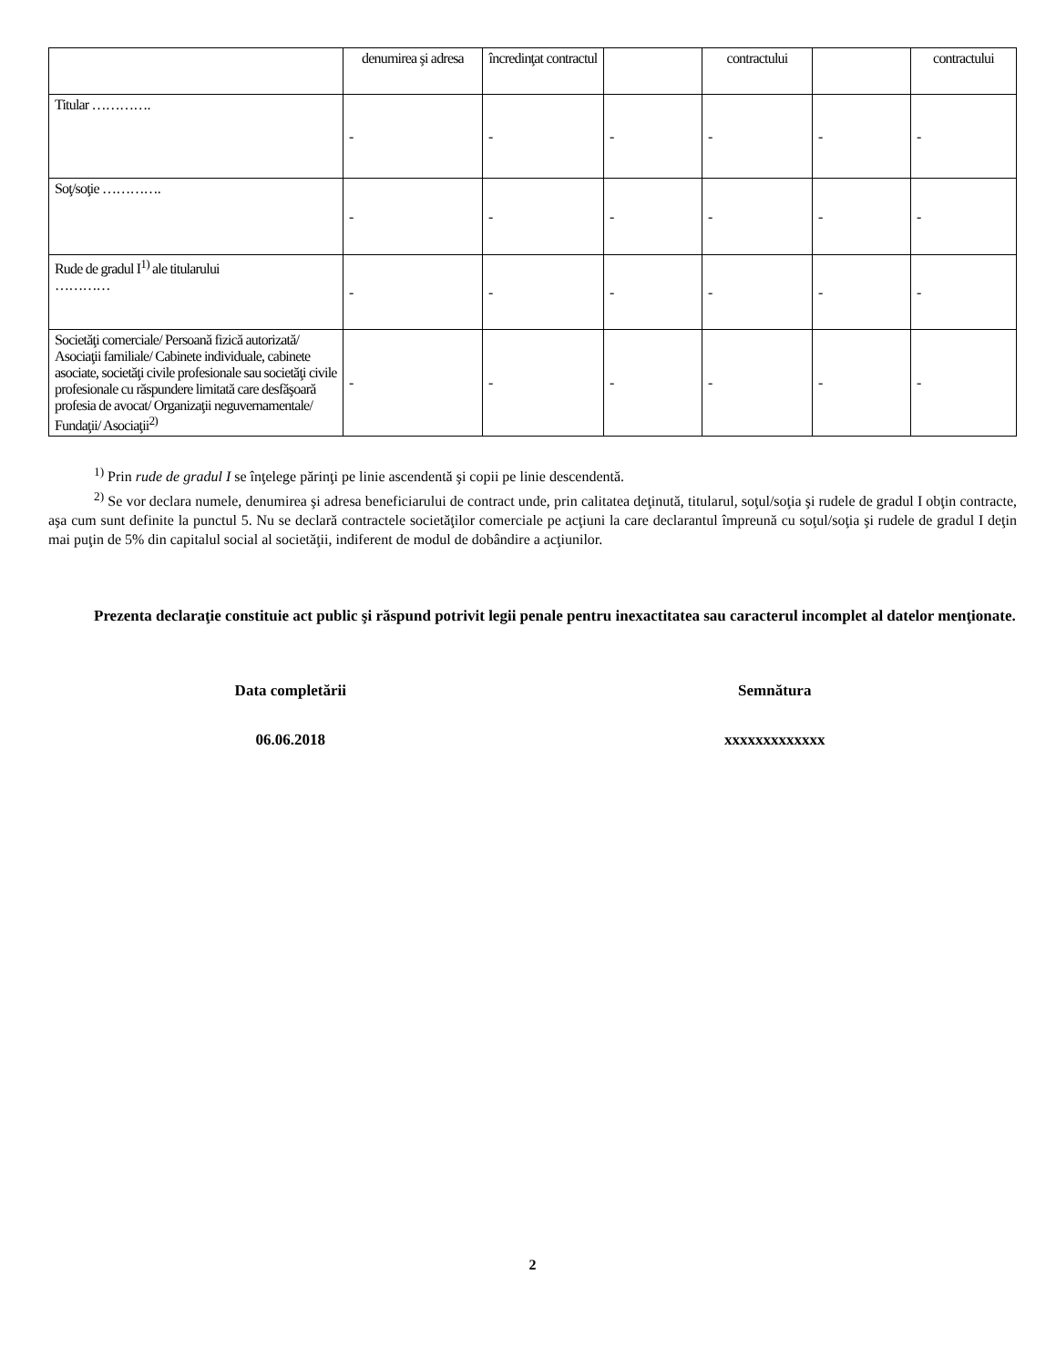| | denumirea şi adresa | încredinţat contractul | | contractului | | contractului |
| Titular …………. | - | - | - | - | - | - |
| Soţ/soţie …………. | - | - | - | - | - | - |
| Rude de gradul I<sup>1)</sup> ale titularului ………… | - | - | - | - | - | - |
| Societăţi comerciale/ Persoană fizică autorizată/ Asociaţii familiale/ Cabinete individuale, cabinete asociate, societăţi civile profesionale sau societăţi civile profesionale cu răspundere limitată care desfăşoară profesia de avocat/ Organizaţii neguvernamentale/ Fundaţii/ Asociaţii<sup>2)</sup> | - | - | - | - | - | - |
<sup>1)</sup> Prin rude de gradul I se înţelege părinţi pe linie ascendentă şi copii pe linie descendentă.
<sup>2)</sup> Se vor declara numele, denumirea şi adresa beneficiarului de contract unde, prin calitatea deţinută, titularul, soţul/soţia şi rudele de gradul I obţin contracte, aşa cum sunt definite la punctul 5. Nu se declară contractele societăţilor comerciale pe acţiuni la care declarantul împreună cu soţul/soţia şi rudele de gradul I deţin mai puţin de 5% din capitalul social al societăţii, indiferent de modul de dobândire a acţiunilor.
Prezenta declaraţie constituie act public şi răspund potrivit legii penale pentru inexactitatea sau caracterul incomplet al datelor menţionate.
Data completării Semnătura
06.06.2018 xxxxxxxxxxxxx
2